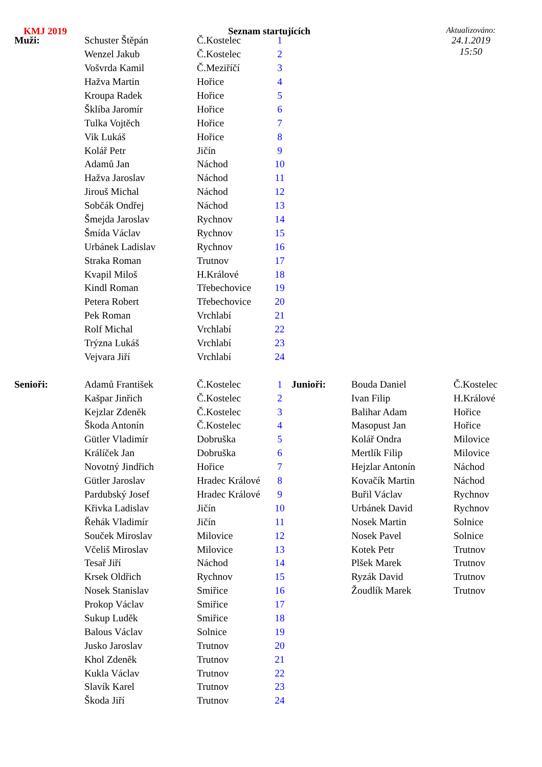KMJ 2019 Seznam startujících
Aktualizováno:
24.1.2019
15:50
| Muži: | Schuster Štěpán | Č.Kostelec | 1 |
| | Wenzel Jakub | Č.Kostelec | 2 |
| | Vošvrda Kamil | Č.Meziříčí | 3 |
| | Hažva Martin | Hořice | 4 |
| | Kroupa Radek | Hořice | 5 |
| | Šklíba Jaromír | Hořice | 6 |
| | Tulka Vojtěch | Hořice | 7 |
| | Vik Lukáš | Hořice | 8 |
| | Kolář Petr | Jičín | 9 |
| | Adamů Jan | Náchod | 10 |
| | Hažva Jaroslav | Náchod | 11 |
| | Jirouš Michal | Náchod | 12 |
| | Sobčák Ondřej | Náchod | 13 |
| | Šmejda Jaroslav | Rychnov | 14 |
| | Šmída Václav | Rychnov | 15 |
| | Urbánek Ladislav | Rychnov | 16 |
| | Straka Roman | Trutnov | 17 |
| | Kvapil Miloš | H.Králové | 18 |
| | Kindl Roman | Třebechovice | 19 |
| | Petera Robert | Třebechovice | 20 |
| | Pek Roman | Vrchlabí | 21 |
| | Rolf Michal | Vrchlabí | 22 |
| | Trýzna Lukáš | Vrchlabí | 23 |
| | Vejvara Jiří | Vrchlabí | 24 |
| Senioři: | Adamů František | Č.Kostelec | 1 | Junioři: | Bouda Daniel | Č.Kostelec |
| | Kašpar Jinřich | Č.Kostelec | 2 | | Ivan Filip | H.Králové |
| | Kejzlar Zdeněk | Č.Kostelec | 3 | | Balihar Adam | Hořice |
| | Škoda Antonín | Č.Kostelec | 4 | | Masopust Jan | Hořice |
| | Gütler Vladimír | Dobruška | 5 | | Kolář Ondra | Milovice |
| | Králíček Jan | Dobruška | 6 | | Mertlík Filip | Milovice |
| | Novotný Jindřich | Hořice | 7 | | Hejzlar Antonín | Náchod |
| | Gütler Jaroslav | Hradec Králové | 8 | | Kovačík Martin | Náchod |
| | Pardubský Josef | Hradec Králové | 9 | | Buřil Václav | Rychnov |
| | Křivka Ladislav | Jičín | 10 | | Urbánek David | Rychnov |
| | Řehák Vladimír | Jičín | 11 | | Nosek Martin | Solnice |
| | Souček Miroslav | Milovice | 12 | | Nosek Pavel | Solnice |
| | Včeliš Miroslav | Milovice | 13 | | Kotek Petr | Trutnov |
| | Tesař Jiří | Náchod | 14 | | Plšek Marek | Trutnov |
| | Krsek Oldřich | Rychnov | 15 | | Ryzák David | Trutnov |
| | Nosek Stanislav | Smiřice | 16 | | Žoudlík Marek | Trutnov |
| | Prokop Václav | Smiřice | 17 | | | |
| | Sukup Luděk | Smiřice | 18 | | | |
| | Balous Václav | Solnice | 19 | | | |
| | Jusko Jaroslav | Trutnov | 20 | | | |
| | Khol Zdeněk | Trutnov | 21 | | | |
| | Kukla Václav | Trutnov | 22 | | | |
| | Slavík Karel | Trutnov | 23 | | | |
| | Škoda Jiří | Trutnov | 24 | | | |